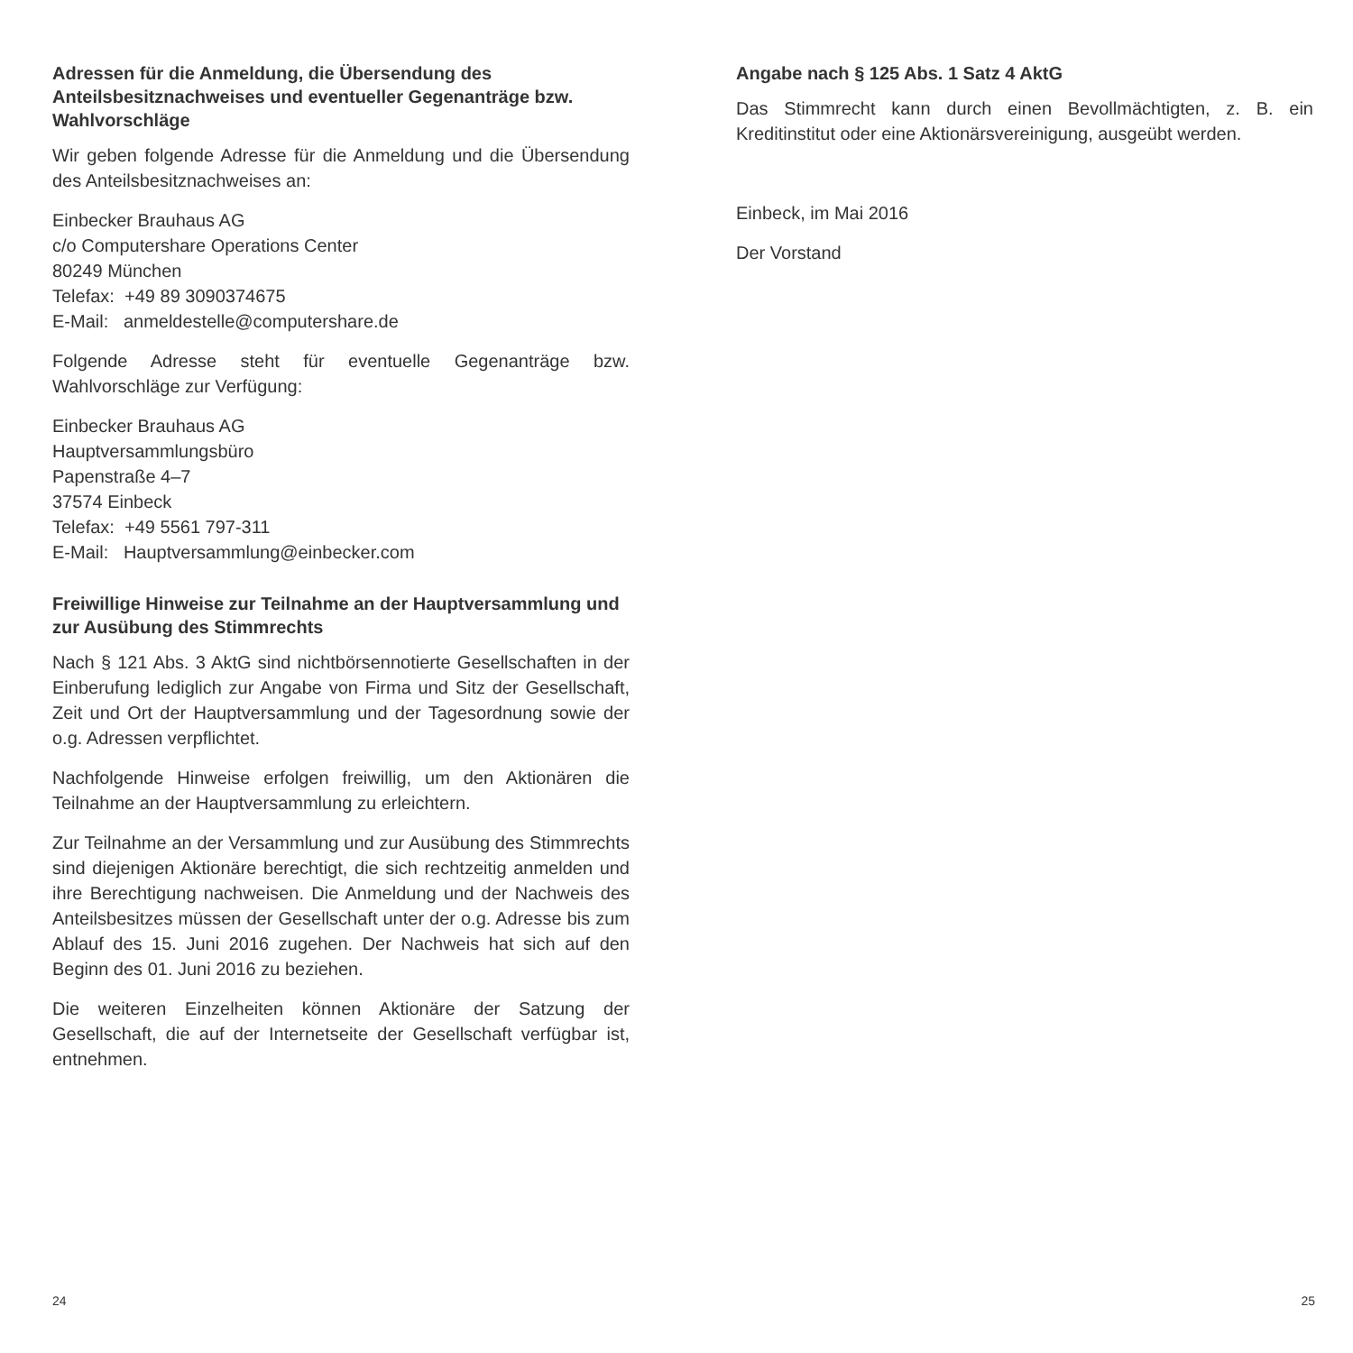Adressen für die Anmeldung, die Übersendung des Anteilsbesitznachweises und eventueller Gegenanträge bzw. Wahlvorschläge
Wir geben folgende Adresse für die Anmeldung und die Übersendung des Anteilsbesitznachweises an:
Einbecker Brauhaus AG
c/o Computershare Operations Center
80249 München
Telefax: +49 89 3090374675
E-Mail: anmeldestelle@computershare.de
Folgende Adresse steht für eventuelle Gegenanträge bzw. Wahlvorschläge zur Verfügung:
Einbecker Brauhaus AG
Hauptversammlungsbüro
Papenstraße 4–7
37574 Einbeck
Telefax: +49 5561 797-311
E-Mail: Hauptversammlung@einbecker.com
Freiwillige Hinweise zur Teilnahme an der Hauptversammlung und zur Ausübung des Stimmrechts
Nach § 121 Abs. 3 AktG sind nichtbörsennotierte Gesellschaften in der Einberufung lediglich zur Angabe von Firma und Sitz der Gesellschaft, Zeit und Ort der Hauptversammlung und der Tagesordnung sowie der o.g. Adressen verpflichtet.
Nachfolgende Hinweise erfolgen freiwillig, um den Aktionären die Teilnahme an der Hauptversammlung zu erleichtern.
Zur Teilnahme an der Versammlung und zur Ausübung des Stimmrechts sind diejenigen Aktionäre berechtigt, die sich rechtzeitig anmelden und ihre Berechtigung nachweisen. Die Anmeldung und der Nachweis des Anteilsbesitzes müssen der Gesellschaft unter der o.g. Adresse bis zum Ablauf des 15. Juni 2016 zugehen. Der Nachweis hat sich auf den Beginn des 01. Juni 2016 zu beziehen.
Die weiteren Einzelheiten können Aktionäre der Satzung der Gesellschaft, die auf der Internetseite der Gesellschaft verfügbar ist, entnehmen.
Angabe nach § 125 Abs. 1 Satz 4 AktG
Das Stimmrecht kann durch einen Bevollmächtigten, z. B. ein Kreditinstitut oder eine Aktionärsvereinigung, ausgeübt werden.
Einbeck, im Mai 2016
Der Vorstand
24 25